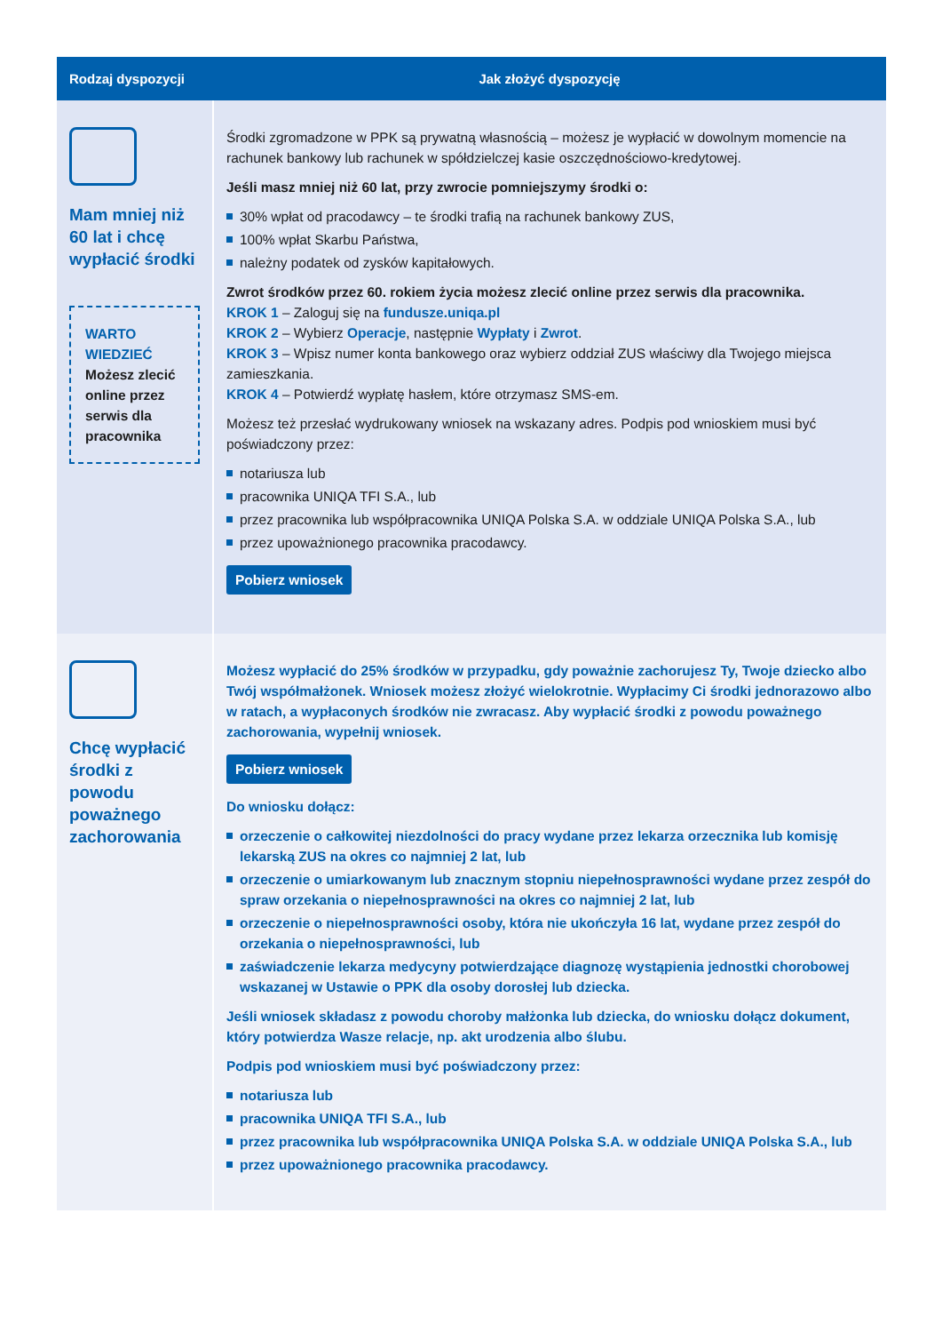| Rodzaj dyspozycji | Jak złożyć dyspozycję |
| --- | --- |
| Mam mniej niż 60 lat i chcę wypłacić środki WARTO WIEDZIEĆ Możesz zlecić online przez serwis dla pracownika | Środki zgromadzone w PPK są prywatną własnością – możesz je wypłacić w dowolnym momencie na rachunek bankowy lub rachunek w spółdzielczej kasie oszczędnościowo-kredytowej. Jeśli masz mniej niż 60 lat, przy zwrocie pomniejszymy środki o: 30% wpłat od pracodawcy – te środki trafią na rachunek bankowy ZUS, 100% wpłat Skarbu Państwa, należny podatek od zysków kapitałowych. Zwrot środków przez 60. rokiem życia możesz zlecić online przez serwis dla pracownika. KROK 1 – Zaloguj się na fundusze.uniqa.pl KROK 2 – Wybierz Operacje , następnie Wypłaty i Zwrot . KROK 3 – Wpisz numer konta bankowego oraz wybierz oddział ZUS właściwy dla Twojego miejsca zamieszkania. KROK 4 – Potwierdź wypłatę hasłem, które otrzymasz SMS-em. Możesz też przesłać wydrukowany wniosek na wskazany adres. Podpis pod wnioskiem musi być poświadczony przez: notariusza lub pracownika UNIQA TFI S.A., lub przez pracownika lub współpracownika UNIQA Polska S.A. w oddziale UNIQA Polska S.A., lub przez upoważnionego pracownika pracodawcy. Pobierz wniosek |
| Chcę wypłacić środki z powodu poważnego zachorowania | Możesz wypłacić do 25% środków w przypadku, gdy poważnie zachorujesz Ty, Twoje dziecko albo Twój współmałżonek. Wniosek możesz złożyć wielokrotnie. Wypłacimy Ci środki jednorazowo albo w ratach, a wypłaconych środków nie zwracasz. Aby wypłacić środki z powodu poważnego zachorowania, wypełnij wniosek. Pobierz wniosek Do wniosku dołącz: orzeczenie o całkowitej niezdolności do pracy wydane przez lekarza orzecznika lub komisję lekarską ZUS na okres co najmniej 2 lat, lub orzeczenie o umiarkowanym lub znacznym stopniu niepełnosprawności wydane przez zespół do spraw orzekania o niepełnosprawności na okres co najmniej 2 lat, lub orzeczenie o niepełnosprawności osoby, która nie ukończyła 16 lat, wydane przez zespół do orzekania o niepełnosprawności, lub zaświadczenie lekarza medycyny potwierdzające diagnozę wystąpienia jednostki chorobowej wskazanej w Ustawie o PPK dla osoby dorosłej lub dziecka. Jeśli wniosek składasz z powodu choroby małżonka lub dziecka, do wniosku dołącz dokument, który potwierdza Wasze relacje, np. akt urodzenia albo ślubu. Podpis pod wnioskiem musi być poświadczony przez: notariusza lub pracownika UNIQA TFI S.A., lub przez pracownika lub współpracownika UNIQA Polska S.A. w oddziale UNIQA Polska S.A., lub przez upoważnionego pracownika pracodawcy. |